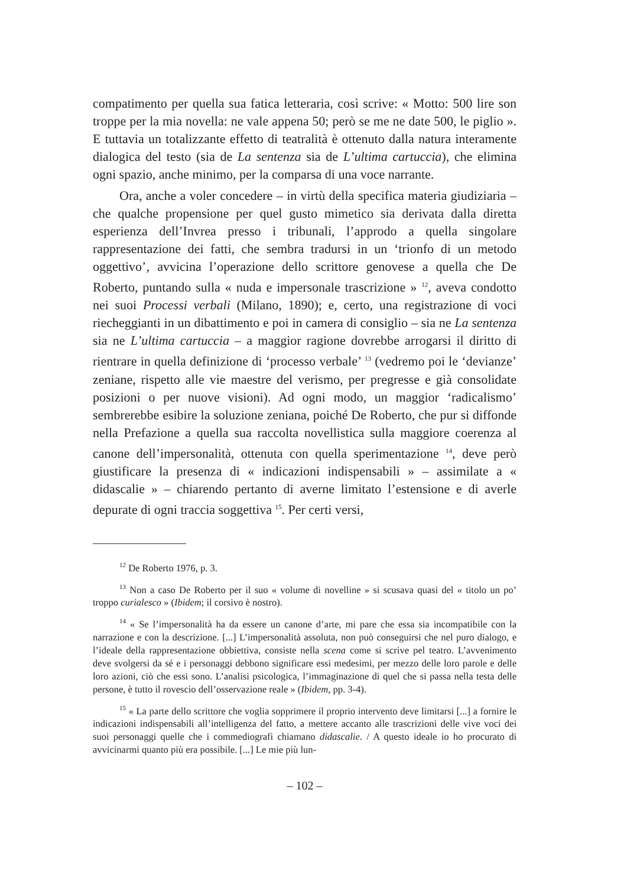compatimento per quella sua fatica letteraria, così scrive: « Motto: 500 lire son troppe per la mia novella: ne vale appena 50; però se me ne date 500, le piglio ». E tuttavia un totalizzante effetto di teatralità è ottenuto dalla natura interamente dialogica del testo (sia de La sentenza sia de L’ultima cartuccia), che elimina ogni spazio, anche minimo, per la comparsa di una voce narrante.
Ora, anche a voler concedere – in virtù della specifica materia giudiziaria – che qualche propensione per quel gusto mimetico sia derivata dalla diretta esperienza dell’Invrea presso i tribunali, l’approdo a quella singolare rappresentazione dei fatti, che sembra tradursi in un ‘trionfo di un metodo oggettivo’, avvicina l’operazione dello scrittore genovese a quella che De Roberto, puntando sulla « nuda e impersonale trascrizione » <sup>12</sup>, aveva condotto nei suoi Processi verbali (Milano, 1890); e, certo, una registrazione di voci riecheggianti in un dibattimento e poi in camera di consiglio – sia ne La sentenza sia ne L’ultima cartuccia – a maggior ragione dovrebbe arrogarsi il diritto di rientrare in quella definizione di ‘processo verbale’ <sup>13</sup> (vedremo poi le ‘devianze’ zeniane, rispetto alle vie maestre del verismo, per pregresse e già consolidate posizioni o per nuove visioni). Ad ogni modo, un maggior ‘radicalismo’ sembrerebbe esibire la soluzione zeniana, poiché De Roberto, che pur si diffonde nella Prefazione a quella sua raccolta novellistica sulla maggiore coerenza al canone dell’impersonalità, ottenuta con quella sperimentazione <sup>14</sup>, deve però giustificare la presenza di « indicazioni indispensabili » – assimilate a « didascalie » – chiarendo pertanto di averne limitato l’estensione e di averle depurate di ogni traccia soggettiva <sup>15</sup>. Per certi versi,
<sup>12</sup> De Roberto 1976, p. 3.
<sup>13</sup> Non a caso De Roberto per il suo « volume di novelline » si scusava quasi del « titolo un po’ troppo curialesco » (Ibidem; il corsivo è nostro).
<sup>14</sup> « Se l’impersonalità ha da essere un canone d’arte, mi pare che essa sia incompatibile con la narrazione e con la descrizione. [...] L’impersonalità assoluta, non può conseguirsi che nel puro dialogo, e l’ideale della rappresentazione obbiettiva, consiste nella scena come si scrive pel teatro. L’avvenimento deve svolgersi da sé e i personaggi debbono significare essi medesimi, per mezzo delle loro parole e delle loro azioni, ciò che essi sono. L’analisi psicologica, l’immaginazione di quel che si passa nella testa delle persone, è tutto il rovescio dell’osservazione reale » (Ibidem, pp. 3-4).
<sup>15</sup> « La parte dello scrittore che voglia sopprimere il proprio intervento deve limitarsi [...] a fornire le indicazioni indispensabili all’intelligenza del fatto, a mettere accanto alle trascrizioni delle vive voci dei suoi personaggi quelle che i commediografi chiamano didascalie. / A questo ideale io ho procurato di avvicinarmi quanto più era possibile. [...] Le mie più lun-
– 102 –